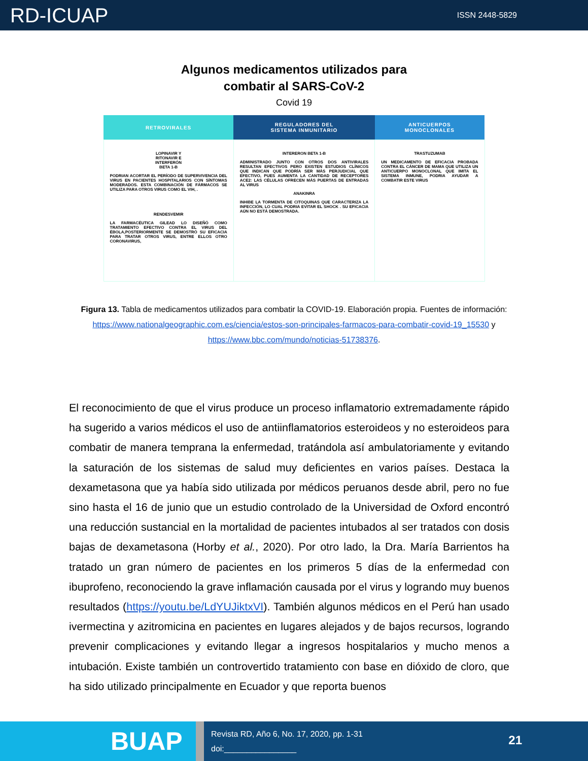RD-ICUAP ISSN 2448-5829
Algunos medicamentos utilizados para
combatir al SARS-CoV-2
Covid 19
| RETROVIRALES | REGULADORES DEL SISTEMA INMUNITARIO | ANTICUERPOS MONOCLONALES |
| --- | --- | --- |
| LOPINAVIR Y RITONAVIR E INTERFERÓN BETA 1-B PODRIAN ACORTAR EL PERÍODO DE SUPERVIVENCIA DEL VIRUS EN PACIENTES HOSPITALARIOS CON SÍNTOMAS MODERADOS. ESTA COMBINACIÓN DE FÁRMACOS SE UTILIZA PARA OTROS VIRUS COMO EL VIH, . RENDESVEMIR LA FARMACÉUTICA GILEAD LO DISEÑÓ COMO TRATAMIENTO EFECTIVO CONTRA EL VIRUS DEL ÉBOLA,POSTERIORMENTE SE DEMOSTRÓ SU EFICACIA PARA TRATAR OTROS VIRUS, ENTRE ELLOS OTRO CORONAVIRUS, | INTERERON BETA 1-B ADMINISTRADO JUNTO CON OTROS DOS ANTIVIRALES RESULTAN EFECTIVOS PERO EXISTEN ESTUDIOS CLÍNICOS QUE INDICAN QUE PODRÍA SER MÁS PERJUDICIAL QUE EFECTIVO, PUES AUMENTA LA CANTIDAD DE RECEPTORES ACE2: LAS CÉLULAS OFRECEN MÁS PUERTAS DE ENTRADAS AL VIRUS ANAKINRA INHIBE LA TORMENTA DE CITOQUINAS QUE CARACTERIZA LA INFECCIÓN, LO CUAL PODRIA EVITAR EL SHOCK . SU EFICACIA AÚN NO ESTÁ DEMOSTRADA. | TRASTUZUMAB UN MEDICAMENTO DE EFICACIA PROBADA CONTRA EL CÁNCER DE MAMA QUE UTILIZA UN ANTICUERPO MONOCLONAL QUE IMITA EL SISTEMA INMUNE, PODRIA AYUDAR A COMBATIR ESTE VIRUS |
Figura 13. Tabla de medicamentos utilizados para combatir la COVID-19. Elaboración propia. Fuentes de información: https://www.nationalgeographic.com.es/ciencia/estos-son-principales-farmacos-para-combatir-covid-19_15530 y https://www.bbc.com/mundo/noticias-51738376.
El reconocimiento de que el virus produce un proceso inflamatorio extremadamente rápido ha sugerido a varios médicos el uso de antiinflamatorios esteroideos y no esteroideos para combatir de manera temprana la enfermedad, tratándola así ambulatoriamente y evitando la saturación de los sistemas de salud muy deficientes en varios países. Destaca la dexametasona que ya había sido utilizada por médicos peruanos desde abril, pero no fue sino hasta el 16 de junio que un estudio controlado de la Universidad de Oxford encontró una reducción sustancial en la mortalidad de pacientes intubados al ser tratados con dosis bajas de dexametasona (Horby et al., 2020). Por otro lado, la Dra. María Barrientos ha tratado un gran número de pacientes en los primeros 5 días de la enfermedad con ibuprofeno, reconociendo la grave inflamación causada por el virus y logrando muy buenos resultados (https://youtu.be/LdYUJiktxVI). También algunos médicos en el Perú han usado ivermectina y azitromicina en pacientes en lugares alejados y de bajos recursos, logrando prevenir complicaciones y evitando llegar a ingresos hospitalarios y mucho menos a intubación. Existe también un controvertido tratamiento con base en dióxido de cloro, que ha sido utilizado principalmente en Ecuador y que reporta buenos
BUAP
Revista RD, Año 6, No. 17, 2020, pp. 1-31
doi:________________
21